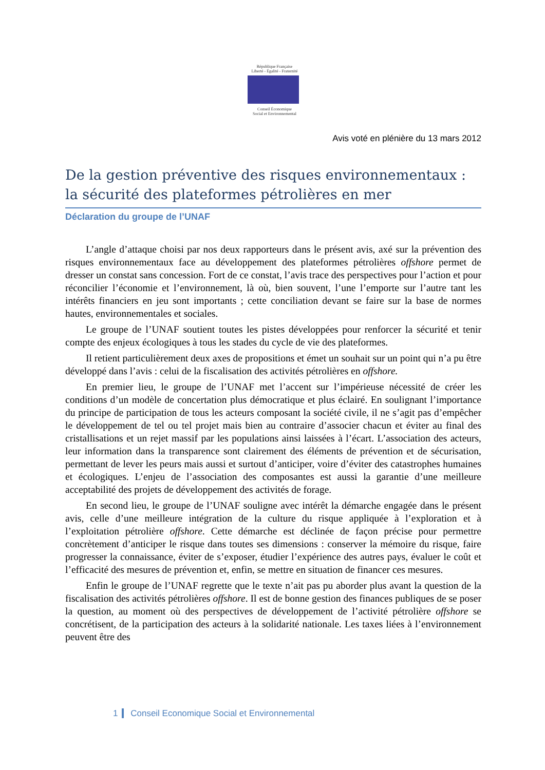République Française
Liberté - Égalité - Fraternité
Conseil Économique
Social et Environnemental
Avis voté en plénière du 13 mars 2012
De la gestion préventive des risques environnementaux : la sécurité des plateformes pétrolières en mer
Déclaration du groupe de l’UNAF
L’angle d’attaque choisi par nos deux rapporteurs dans le présent avis, axé sur la prévention des risques environnementaux face au développement des plateformes pétrolières offshore permet de dresser un constat sans concession. Fort de ce constat, l’avis trace des perspectives pour l’action et pour réconcilier l’économie et l’environnement, là où, bien souvent, l’une l’emporte sur l’autre tant les intérêts financiers en jeu sont importants ; cette conciliation devant se faire sur la base de normes hautes, environnementales et sociales.
Le groupe de l’UNAF soutient toutes les pistes développées pour renforcer la sécurité et tenir compte des enjeux écologiques à tous les stades du cycle de vie des plateformes.
Il retient particulièrement deux axes de propositions et émet un souhait sur un point qui n’a pu être développé dans l’avis : celui de la fiscalisation des activités pétrolières en offshore.
En premier lieu, le groupe de l’UNAF met l’accent sur l’impérieuse nécessité de créer les conditions d’un modèle de concertation plus démocratique et plus éclairé. En soulignant l’importance du principe de participation de tous les acteurs composant la société civile, il ne s’agit pas d’empêcher le développement de tel ou tel projet mais bien au contraire d’associer chacun et éviter au final des cristallisations et un rejet massif par les populations ainsi laissées à l’écart. L’association des acteurs, leur information dans la transparence sont clairement des éléments de prévention et de sécurisation, permettant de lever les peurs mais aussi et surtout d’anticiper, voire d’éviter des catastrophes humaines et écologiques. L’enjeu de l’association des composantes est aussi la garantie d’une meilleure acceptabilité des projets de développement des activités de forage.
En second lieu, le groupe de l’UNAF souligne avec intérêt la démarche engagée dans le présent avis, celle d’une meilleure intégration de la culture du risque appliquée à l’exploration et à l’exploitation pétrolière offshore. Cette démarche est déclinée de façon précise pour permettre concrètement d’anticiper le risque dans toutes ses dimensions : conserver la mémoire du risque, faire progresser la connaissance, éviter de s’exposer, étudier l’expérience des autres pays, évaluer le coût et l’efficacité des mesures de prévention et, enfin, se mettre en situation de financer ces mesures.
Enfin le groupe de l’UNAF regrette que le texte n’ait pas pu aborder plus avant la question de la fiscalisation des activités pétrolières offshore. Il est de bonne gestion des finances publiques de se poser la question, au moment où des perspectives de développement de l’activité pétrolière offshore se concrétisent, de la participation des acteurs à la solidarité nationale. Les taxes liées à l’environnement peuvent être des
1 Conseil Economique Social et Environnemental